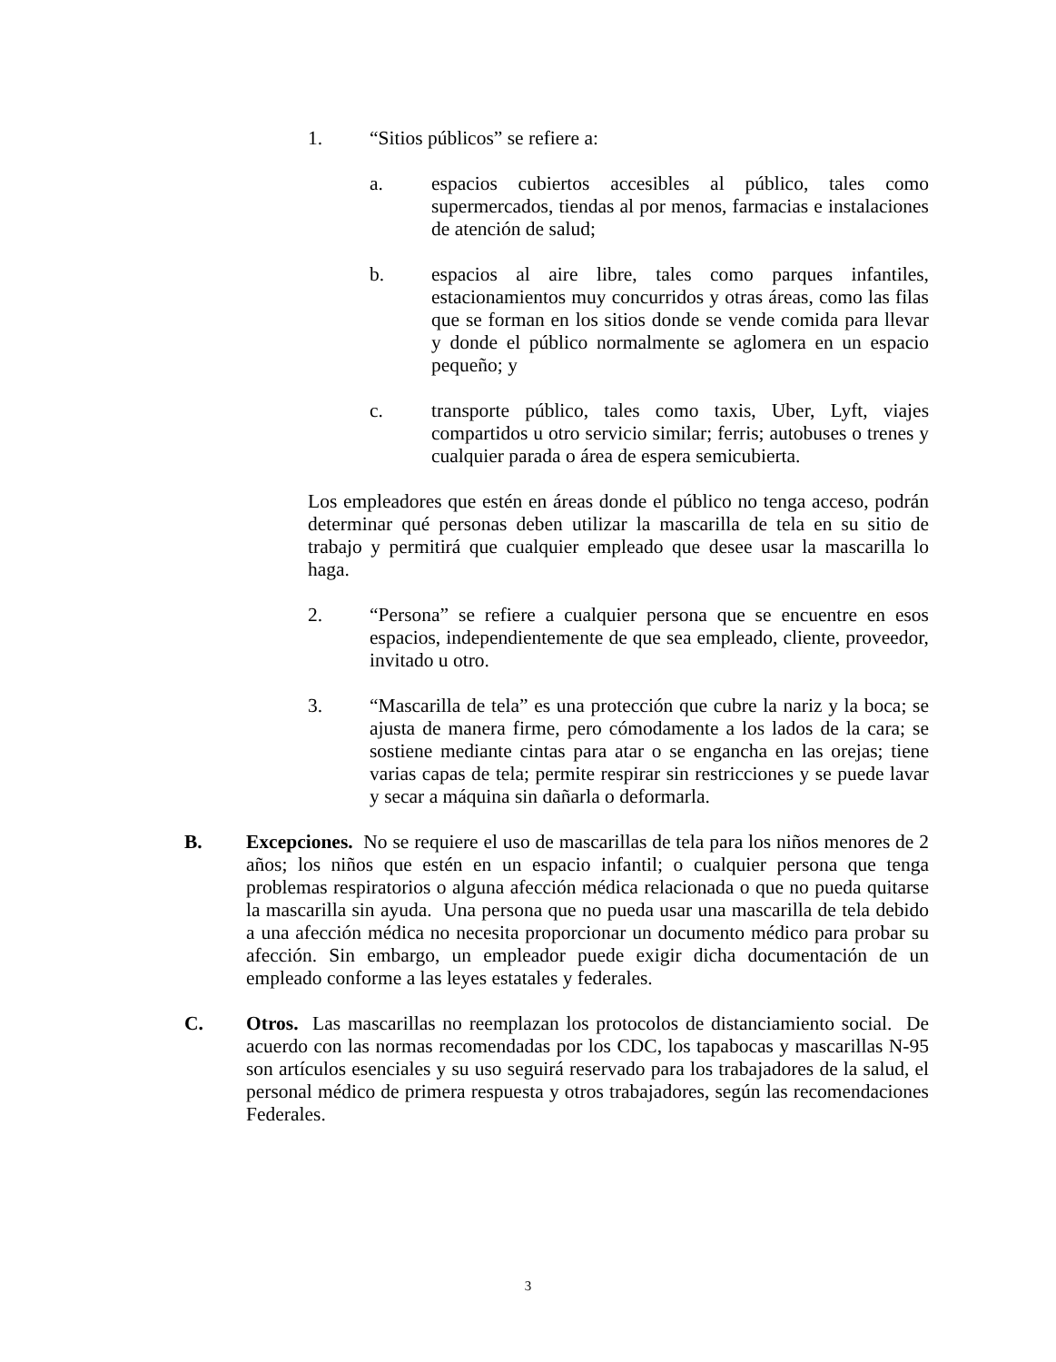1. “Sitios públicos” se refiere a:
a. espacios cubiertos accesibles al público, tales como supermercados, tiendas al por menos, farmacias e instalaciones de atención de salud;
b. espacios al aire libre, tales como parques infantiles, estacionamientos muy concurridos y otras áreas, como las filas que se forman en los sitios donde se vende comida para llevar y donde el público normalmente se aglomera en un espacio pequeño; y
c. transporte público, tales como taxis, Uber, Lyft, viajes compartidos u otro servicio similar; ferris; autobuses o trenes y cualquier parada o área de espera semicubierta.
Los empleadores que estén en áreas donde el público no tenga acceso, podrán determinar qué personas deben utilizar la mascarilla de tela en su sitio de trabajo y permitirá que cualquier empleado que desee usar la mascarilla lo haga.
2. “Persona” se refiere a cualquier persona que se encuentre en esos espacios, independientemente de que sea empleado, cliente, proveedor, invitado u otro.
3. “Mascarilla de tela” es una protección que cubre la nariz y la boca; se ajusta de manera firme, pero cómodamente a los lados de la cara; se sostiene mediante cintas para atar o se engancha en las orejas; tiene varias capas de tela; permite respirar sin restricciones y se puede lavar y secar a máquina sin dañarla o deformarla.
B. Excepciones. No se requiere el uso de mascarillas de tela para los niños menores de 2 años; los niños que estén en un espacio infantil; o cualquier persona que tenga problemas respiratorios o alguna afección médica relacionada o que no pueda quitarse la mascarilla sin ayuda. Una persona que no pueda usar una mascarilla de tela debido a una afección médica no necesita proporcionar un documento médico para probar su afección. Sin embargo, un empleador puede exigir dicha documentación de un empleado conforme a las leyes estatales y federales.
C. Otros. Las mascarillas no reemplazan los protocolos de distanciamiento social. De acuerdo con las normas recomendadas por los CDC, los tapabocas y mascarillas N-95 son artículos esenciales y su uso seguirá reservado para los trabajadores de la salud, el personal médico de primera respuesta y otros trabajadores, según las recomendaciones Federales.
3